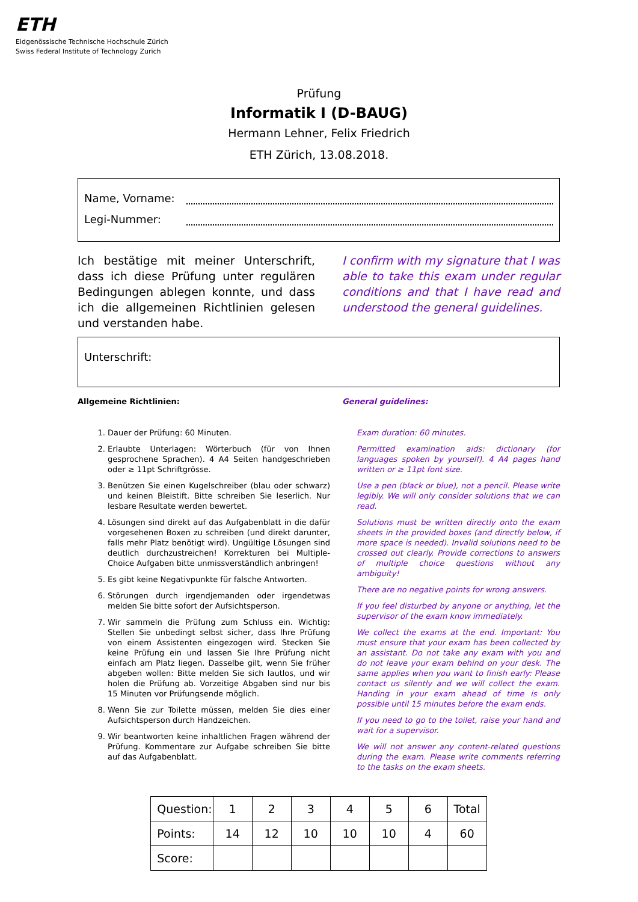ETH
Eidgenössische Technische Hochschule Zürich
Swiss Federal Institute of Technology Zurich
Prüfung
Informatik I (D-BAUG)
Hermann Lehner, Felix Friedrich
ETH Zürich, 13.08.2018.
Name, Vorname:
Legi-Nummer:
Ich bestätige mit meiner Unterschrift, dass ich diese Prüfung unter regulären Bedingungen ablegen konnte, und dass ich die allgemeinen Richtlinien gelesen und verstanden habe.
I confirm with my signature that I was able to take this exam under regular conditions and that I have read and understood the general guidelines.
Unterschrift:
Allgemeine Richtlinien: General guidelines:
1. Dauer der Prüfung: 60 Minuten.
2. Erlaubte Unterlagen: Wörterbuch (für von Ihnen gesprochene Sprachen). 4 A4 Seiten handgeschrieben oder ≥ 11pt Schriftgrösse.
3. Benützen Sie einen Kugelschreiber (blau oder schwarz) und keinen Bleistift. Bitte schreiben Sie leserlich. Nur lesbare Resultate werden bewertet.
4. Lösungen sind direkt auf das Aufgabenblatt in die dafür vorgesehenen Boxen zu schreiben (und direkt darunter, falls mehr Platz benötigt wird). Ungültige Lösungen sind deutlich durchzustreichen! Korrekturen bei Multiple-Choice Aufgaben bitte unmissverständlich anbringen!
5. Es gibt keine Negativpunkte für falsche Antworten.
6. Störungen durch irgendjemanden oder irgendetwas melden Sie bitte sofort der Aufsichtsperson.
7. Wir sammeln die Prüfung zum Schluss ein. Wichtig: Stellen Sie unbedingt selbst sicher, dass Ihre Prüfung von einem Assistenten eingezogen wird. Stecken Sie keine Prüfung ein und lassen Sie Ihre Prüfung nicht einfach am Platz liegen. Dasselbe gilt, wenn Sie früher abgeben wollen: Bitte melden Sie sich lautlos, und wir holen die Prüfung ab. Vorzeitige Abgaben sind nur bis 15 Minuten vor Prüfungsende möglich.
8. Wenn Sie zur Toilette müssen, melden Sie dies einer Aufsichtsperson durch Handzeichen.
9. Wir beantworten keine inhaltlichen Fragen während der Prüfung. Kommentare zur Aufgabe schreiben Sie bitte auf das Aufgabenblatt.
Exam duration: 60 minutes.
Permitted examination aids: dictionary (for languages spoken by yourself). 4 A4 pages hand written or ≥ 11pt font size.
Use a pen (black or blue), not a pencil. Please write legibly. We will only consider solutions that we can read.
Solutions must be written directly onto the exam sheets in the provided boxes (and directly below, if more space is needed). Invalid solutions need to be crossed out clearly. Provide corrections to answers of multiple choice questions without any ambiguity!
There are no negative points for wrong answers.
If you feel disturbed by anyone or anything, let the supervisor of the exam know immediately.
We collect the exams at the end. Important: You must ensure that your exam has been collected by an assistant. Do not take any exam with you and do not leave your exam behind on your desk. The same applies when you want to finish early: Please contact us silently and we will collect the exam. Handing in your exam ahead of time is only possible until 15 minutes before the exam ends.
If you need to go to the toilet, raise your hand and wait for a supervisor.
We will not answer any content-related questions during the exam. Please write comments referring to the tasks on the exam sheets.
| Question: | 1 | 2 | 3 | 4 | 5 | 6 | Total |
| Points: | 14 | 12 | 10 | 10 | 10 | 4 | 60 |
| Score: | | | | | | | |